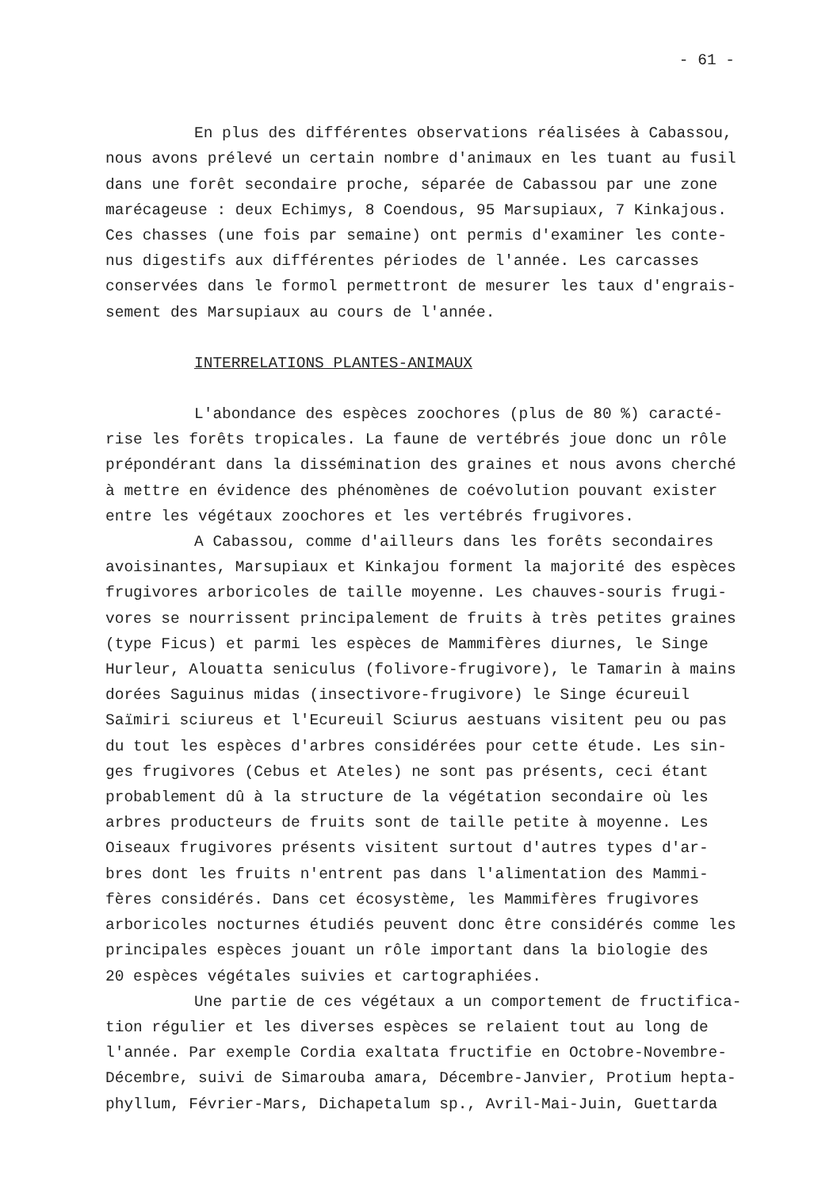- 61 -
En plus des différentes observations réalisées à Cabassou, nous avons prélevé un certain nombre d'animaux en les tuant au fusil dans une forêt secondaire proche, séparée de Cabassou par une zone marécageuse : deux Echimys, 8 Coendous, 95 Marsupiaux, 7 Kinkajous. Ces chasses (une fois par semaine) ont permis d'examiner les conte- nus digestifs aux différentes périodes de l'année. Les carcasses conservées dans le formol permettront de mesurer les taux d'engrais- sement des Marsupiaux au cours de l'année.
INTERRELATIONS PLANTES-ANIMAUX
L'abondance des espèces zoochores (plus de 80 %) caracté- rise les forêts tropicales. La faune de vertébrés joue donc un rôle prépondérant dans la dissémination des graines et nous avons cherché à mettre en évidence des phénomènes de coévolution pouvant exister entre les végétaux zoochores et les vertébrés frugivores.
A Cabassou, comme d'ailleurs dans les forêts secondaires avoisinantes, Marsupiaux et Kinkajou forment la majorité des espèces frugivores arboricoles de taille moyenne. Les chauves-souris frugi- vores se nourrissent principalement de fruits à très petites graines (type Ficus) et parmi les espèces de Mammifères diurnes, le Singe Hurleur, Alouatta seniculus (folivore-frugivore), le Tamarin à mains dorées Saguinus midas (insectivore-frugivore) le Singe écureuil Saïmiri sciureus et l'Ecureuil Sciurus aestuans visitent peu ou pas du tout les espèces d'arbres considérées pour cette étude. Les sin- ges frugivores (Cebus et Ateles) ne sont pas présents, ceci étant probablement dû à la structure de la végétation secondaire où les arbres producteurs de fruits sont de taille petite à moyenne. Les Oiseaux frugivores présents visitent surtout d'autres types d'ar- bres dont les fruits n'entrent pas dans l'alimentation des Mammi- fères considérés. Dans cet écosystème, les Mammifères frugivores arboricoles nocturnes étudiés peuvent donc être considérés comme les principales espèces jouant un rôle important dans la biologie des 20 espèces végétales suivies et cartographiées.
Une partie de ces végétaux a un comportement de fructifica- tion régulier et les diverses espèces se relaient tout au long de l'année. Par exemple Cordia exaltata fructifie en Octobre-Novembre- Décembre, suivi de Simarouba amara, Décembre-Janvier, Protium hepta- phyllum, Février-Mars, Dichapetalum sp., Avril-Mai-Juin, Guettarda